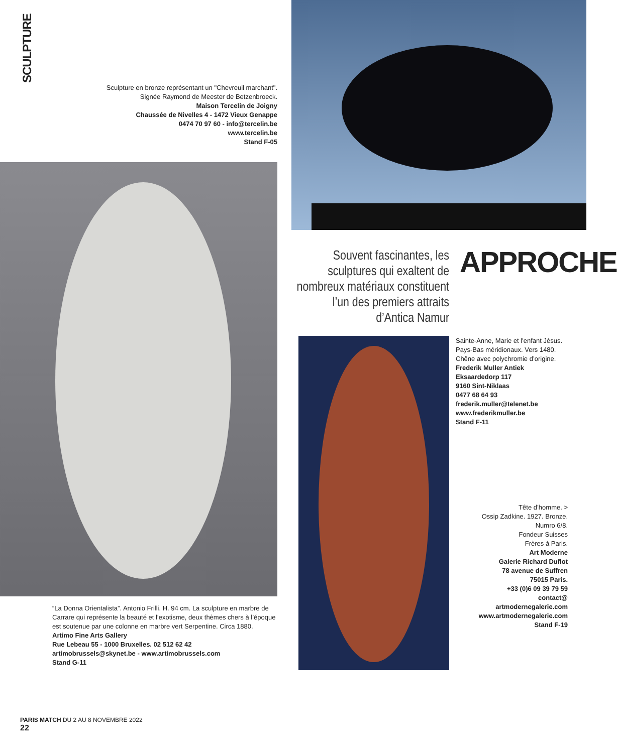SCULPTURE
Sculpture en bronze représentant un "Chevreuil marchant".
Signée Raymond de Meester de Betzenbroeck.
Maison Tercelin de Joigny
Chaussée de Nivelles 4 - 1472 Vieux Genappe
0474 70 97 60 - info@tercelin.be
www.tercelin.be
Stand F-05
Souvent fascinantes, les sculptures qui exaltent de nombreux matériaux constituent l’un des premiers attraits d’Antica Namur
APPROCHE
Sainte-Anne, Marie et l'enfant Jésus. Pays-Bas méridionaux. Vers 1480. Chêne avec polychromie d’origine.
Frederik Muller Antiek
Eksaardedorp 117
9160 Sint-Niklaas
0477 68 64 93
frederik.muller@telenet.be
www.frederikmuller.be
Stand F-11
Tête d’homme. >
Ossip Zadkine. 1927. Bronze.
Numro 6/8.
Fondeur Suisses
Frères à Paris.
Art Moderne
Galerie Richard Duflot
78 avenue de Suffren
75015 Paris.
+33 (0)6 09 39 79 59
contact@
artmodernegalerie.com
www.artmodernegalerie.com
Stand F-19
“La Donna Orientalista”. Antonio Frilli. H. 94 cm. La sculpture en marbre de Carrare qui représente la beauté et l’exotisme, deux thèmes chers à l’époque est soutenue par une colonne en marbre vert Serpentine. Circa 1880.
Artimo Fine Arts Gallery
Rue Lebeau 55 - 1000 Bruxelles. 02 512 62 42
artimobrussels@skynet.be - www.artimobrussels.com
Stand G-11
PARIS MATCH DU 2 AU 8 NOVEMBRE 2022
22